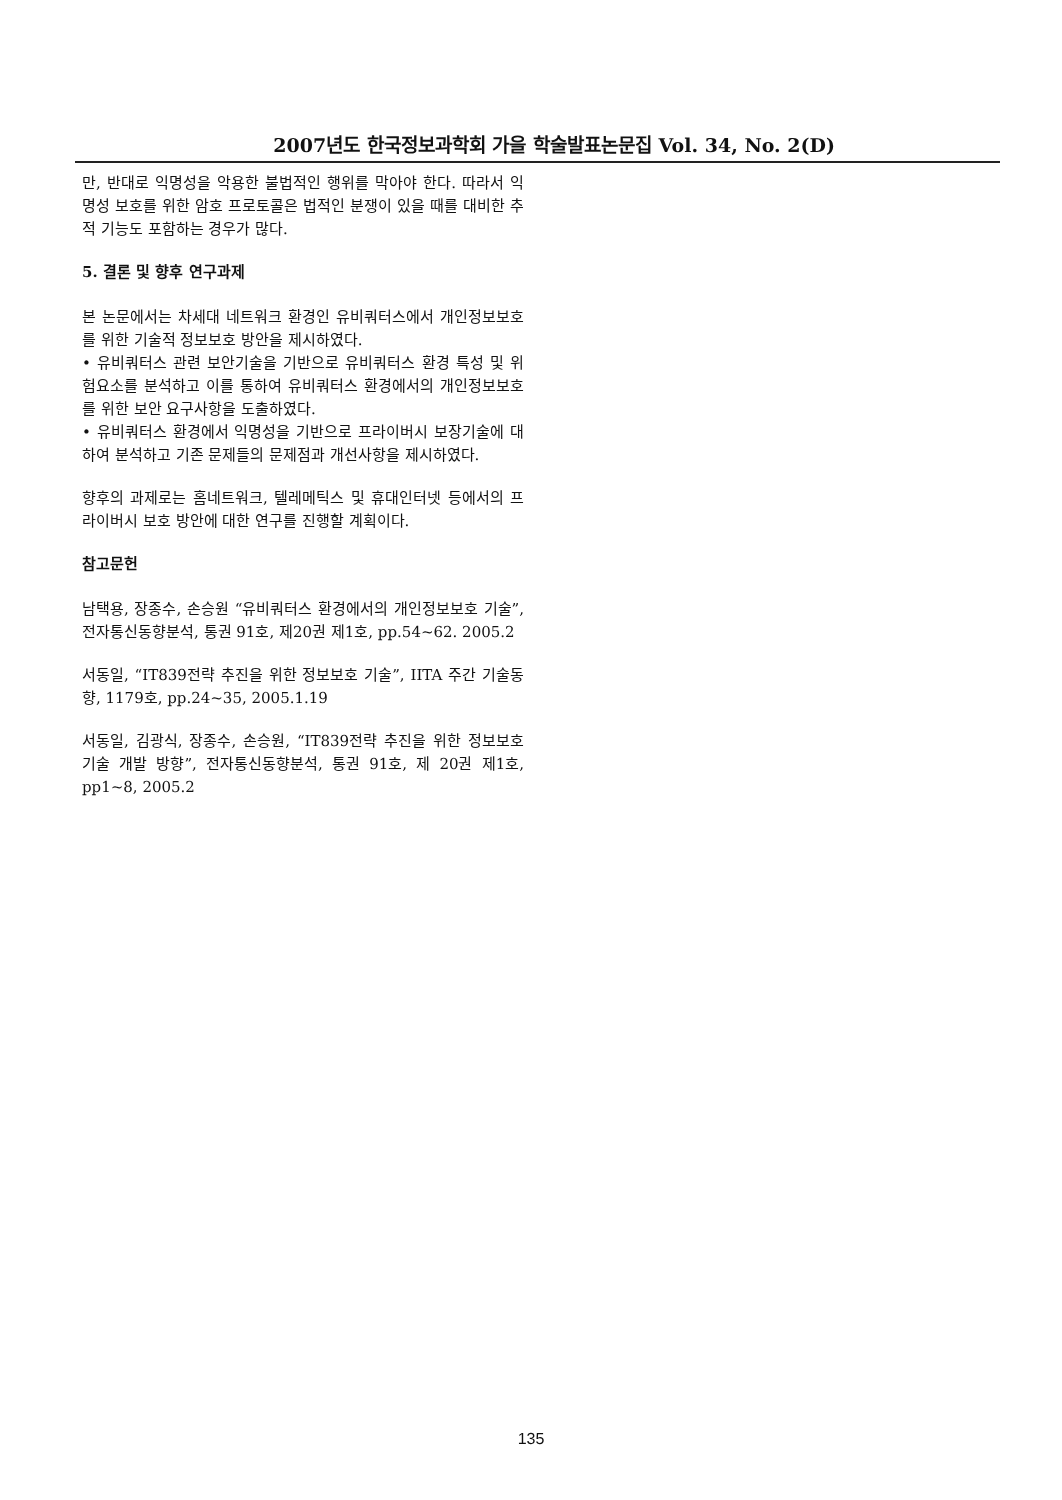2007년도 한국정보과학회 가을 학술발표논문집 Vol. 34, No. 2(D)
만, 반대로 익명성을 악용한 불법적인 행위를 막아야 한다. 따라서 익명성 보호를 위한 암호 프로토콜은 법적인 분쟁이 있을 때를 대비한 추적 기능도 포함하는 경우가 많다.
5. 결론 및 향후 연구과제
본 논문에서는 차세대 네트워크 환경인 유비쿼터스에서 개인정보보호를 위한 기술적 정보보호 방안을 제시하였다.
• 유비쿼터스 관련 보안기술을 기반으로 유비쿼터스 환경 특성 및 위험요소를 분석하고 이를 통하여 유비쿼터스 환경에서의 개인정보보호를 위한 보안 요구사항을 도출하였다.
• 유비쿼터스 환경에서 익명성을 기반으로 프라이버시 보장기술에 대하여 분석하고 기존 문제들의 문제점과 개선사항을 제시하였다.
향후의 과제로는 홈네트워크, 텔레메틱스 및 휴대인터넷 등에서의 프라이버시 보호 방안에 대한 연구를 진행할 계획이다.
참고문헌
남택용, 장종수, 손승원 “유비쿼터스 환경에서의 개인정보보호 기술”, 전자통신동향분석, 통권 91호, 제20권 제1호, pp.54~62. 2005.2
서동일, “IT839전략 추진을 위한 정보보호 기술”, IITA 주간 기술동향, 1179호, pp.24~35, 2005.1.19
서동일, 김광식, 장종수, 손승원, “IT839전략 추진을 위한 정보보호 기술 개발 방향”, 전자통신동향분석, 통권 91호, 제 20권 제1호, pp1~8, 2005.2
135